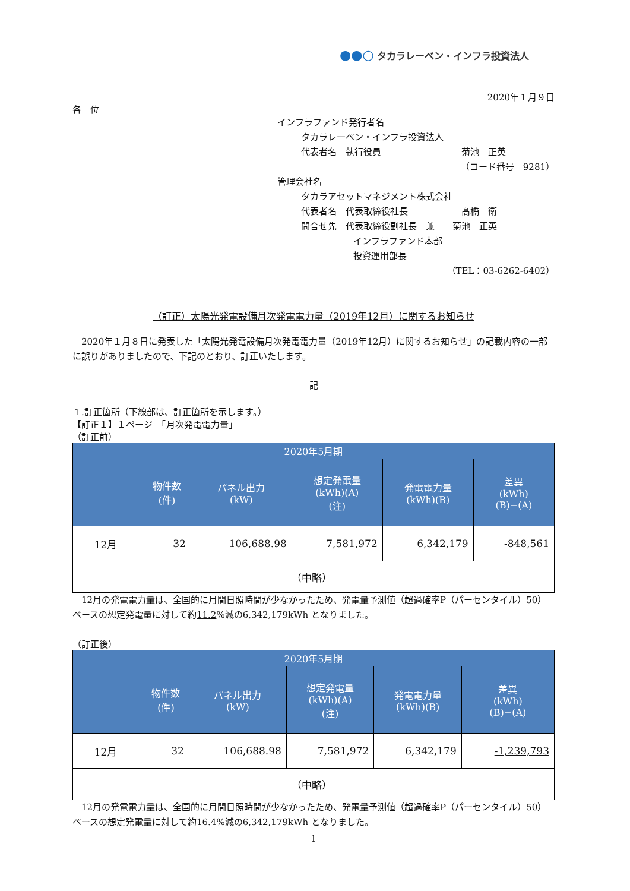●●○ タカラレーベン・インフラ投資法人
2020年１月９日
各　位
インフラファンド発行者名
タカラレーベン・インフラ投資法人
代表者名　執行役員　　　　　　　　　菊池　正英
（コード番号　9281）
管理会社名
タカラアセットマネジメント株式会社
代表者名　代表取締役社長　　　　　　髙橋　衛
問合せ先　代表取締役副社長　兼　　菊池　正英
インフラファンド本部
投資運用部長
（TEL：03-6262-6402）
（訂正）太陽光発電設備月次発電電力量（2019年12月）に関するお知らせ
2020年１月８日に発表した「太陽光発電設備月次発電電力量（2019年12月）に関するお知らせ」の記載内容の一部に誤りがありましたので、下記のとおり、訂正いたします。
記
１.訂正箇所（下線部は、訂正箇所を示します。）
【訂正１】１ページ　「月次発電電力量」
（訂正前）
| 2020年5月期 | | | | | |
| --- | --- | --- | --- | --- | --- |
| | 物件数 (件) | パネル出力 (kW) | 想定発電量 (kWh)(A) (注) | 発電電力量 (kWh)(B) | 差異 (kWh) (B)−(A) |
| 12月 | 32 | 106,688.98 | 7,581,972 | 6,342,179 | -848,561 |
| （中略） | | | | | |
12月の発電電力量は、全国的に月間日照時間が少なかったため、発電量予測値（超過確率P（パーセンタイル）50）ベースの想定発電量に対して約11.2%減の6,342,179kWh となりました。
（訂正後）
| 2020年5月期 | | | | | |
| --- | --- | --- | --- | --- | --- |
| | 物件数 (件) | パネル出力 (kW) | 想定発電量 (kWh)(A) (注) | 発電電力量 (kWh)(B) | 差異 (kWh) (B)−(A) |
| 12月 | 32 | 106,688.98 | 7,581,972 | 6,342,179 | -1,239,793 |
| （中略） | | | | | |
12月の発電電力量は、全国的に月間日照時間が少なかったため、発電量予測値（超過確率P（パーセンタイル）50）ベースの想定発電量に対して約16.4%減の6,342,179kWh となりました。
1